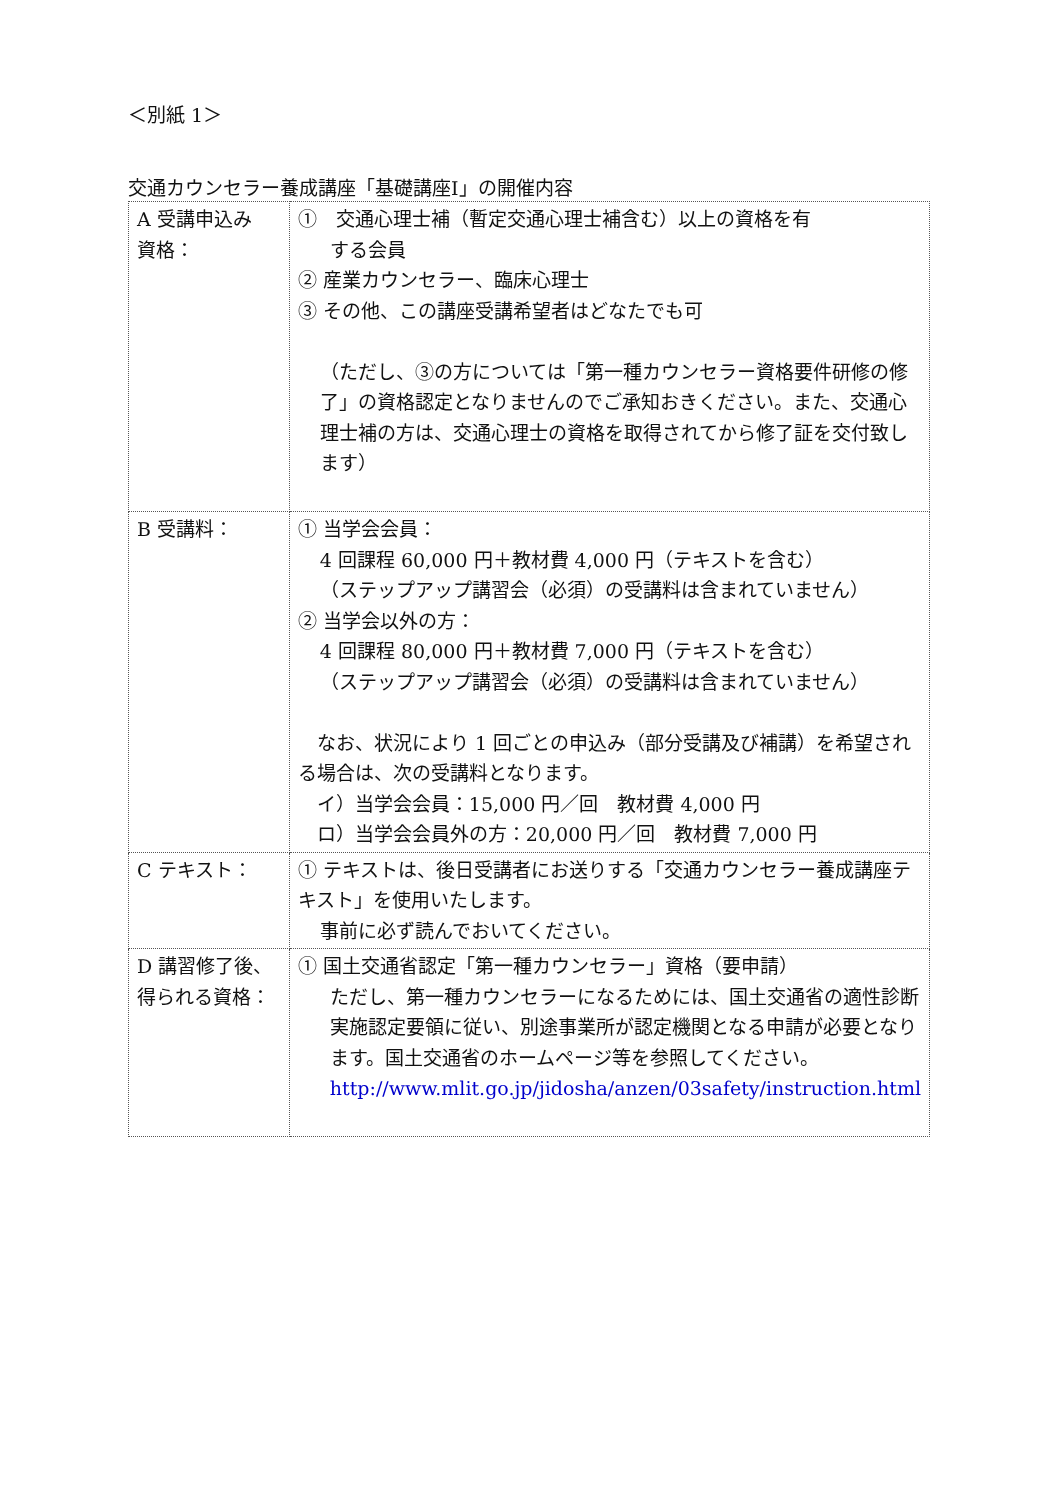＜別紙 1＞
交通カウンセラー養成講座「基礎講座Ⅰ」の開催内容
| A 受講申込み 資格： | ① 交通心理士補（暫定交通心理士補含む）以上の資格を有 する会員 ② 産業カウンセラー、臨床心理士 ③ その他、この講座受講希望者はどなたでも可 （ただし、③の方については「第一種カウンセラー資格要件研修の修了」の資格認定となりませんのでご承知おきください。また、交通心理士補の方は、交通心理士の資格を取得されてから修了証を交付致します） |
| B 受講料： | ① 当学会会員： 4 回課程 60,000 円＋教材費 4,000 円（テキストを含む） （ステップアップ講習会（必須）の受講料は含まれていません） ② 当学会以外の方： 4 回課程 80,000 円＋教材費 7,000 円（テキストを含む） （ステップアップ講習会（必須）の受講料は含まれていません） なお、状況により 1 回ごとの申込み（部分受講及び補講）を希望される場合は、次の受講料となります。 イ）当学会会員：15,000 円／回 教材費 4,000 円 ロ）当学会会員外の方：20,000 円／回 教材費 7,000 円 |
| C テキスト： | ① テキストは、後日受講者にお送りする「交通カウンセラー養成講座テキスト」を使用いたします。 事前に必ず読んでおいてください。 |
| D 講習修了後、 得られる資格： | ① 国土交通省認定「第一種カウンセラー」資格（要申請） ただし、第一種カウンセラーになるためには、国土交通省の適性診断実施認定要領に従い、別途事業所が認定機関となる申請が必要となります。国土交通省のホームページ等を参照してください。 http://www.mlit.go.jp/jidosha/anzen/03safety/instruction.html |